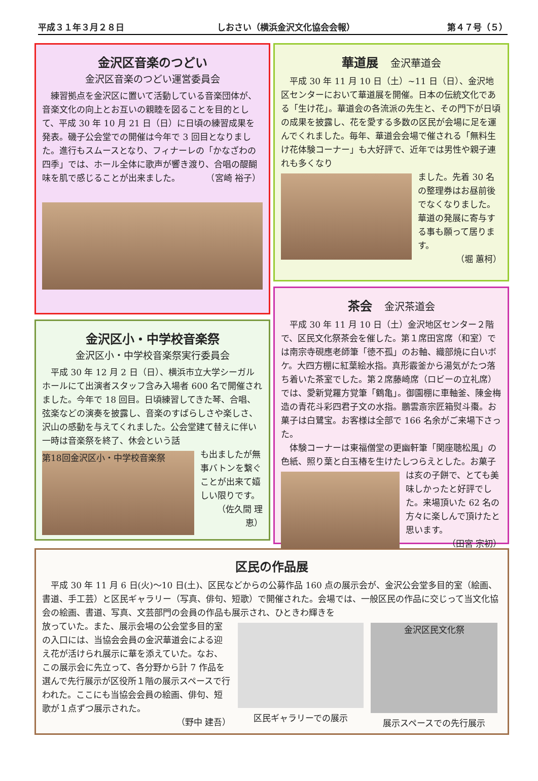平成３１年３月２８日 しおさい（横浜金沢文化協会会報） 第４７号（５）
金沢区音楽のつどい
金沢区音楽のつどい運営委員会
練習拠点を金沢区に置いて活動している音楽団体が、音楽文化の向上とお互いの親睦を図ることを目的として、平成 30 年 10 月 21 日（日）に日頃の練習成果を発表。磯子公会堂での開催は今年で 3 回目となりました。進行もスムースとなり、フィナーレの「かなざわの四季」では、ホール全体に歌声が響き渡り、合唱の醍醐味を肌で感じることが出来ました。　　　　（宮崎 裕子）
金沢区小・中学校音楽祭
金沢区小・中学校音楽祭実行委員会
平成 30 年 12 月 2 日（日）、横浜市立大学シーガルホールにて出演者スタッフ含み入場者 600 名で開催されました。今年で 18 回目。日頃練習してきた琴、合唱、弦楽などの演奏を披露し、音楽のすばらしさや楽しさ、沢山の感動を与えてくれました。公会堂建て替えに伴い一時は音楽祭を終了、休会という話
第18回金沢区小・中学校音楽祭
も出ましたが無事バトンを繋ぐことが出来て嬉しい限りです。
（佐久間 理恵）
華道展　金沢華道会
平成 30 年 11 月 10 日（土）~11 日（日）、金沢地区センターにおいて華道展を開催。日本の伝統文化である「生け花」。華道会の各流派の先生と、その門下が日頃の成果を披露し、花を愛する多数の区民が会場に足を運んでくれました。毎年、華道会会場で催される「無料生け花体験コーナー」も大好評で、近年では男性や親子連れも多くなり
ました。先着 30 名の整理券はお昼前後でなくなりました。華道の発展に寄与する事も願って居ります。
（堀 蕙柯）
茶会　金沢茶道会
平成 30 年 11 月 10 日（土）金沢地区センター２階で、区民文化祭茶会を催した。第１席田宮席（和室）では南宗寺硯應老師筆「徳不孤」のお軸、織部焼に白いボケ。大四方棚に紅葉絵水指。真形霰釜から湯気がたつ落ち着いた茶室でした。第２席藤崎席（ロビーの立礼席）では、愛新覚羅方覚筆「鶴亀」。御園棚に車軸釜、陳金梅造の青花斗彩四君子文の水指。鵬雲斎宗匠箱熨斗棗。お菓子は白鷺宝。お客様は全部で 166 名余がご来場下さった。
体験コーナーは東福僧堂の更幽軒筆「関座聴松風」の色紙、照り葉と白玉椿を生けたしつらえとした。お菓子
は亥の子餅で、とても美味しかったと好評でした。来場頂いた 62 名の方々に楽しんで頂けたと思います。
（田宮 宗初）
区民の作品展
平成 30 年 11 月 6 日(火)〜10 日(土)、区民などからの公募作品 160 点の展示会が、金沢公会堂多目的室（絵画、書道、手工芸）と区民ギャラリー（写真、俳句、短歌）で開催された。会場では、一般区民の作品に交じって当文化協会の絵画、書道、写真、文芸部門の会員の作品も展示され、ひときわ輝きを
放っていた。また、展示会場の公会堂多目的室の入口には、当協会会員の金沢華道会による迎え花が活けられ展示に華を添えていた。なお、この展示会に先立って、各分野から計 7 作品を選んで先行展示が区役所１階の展示スペースで行われた。ここにも当協会会員の絵画、俳句、短歌が１点ずつ展示された。
（野中 建吾）
区民ギャラリーでの展示
金沢区民文化祭
展示スペースでの先行展示